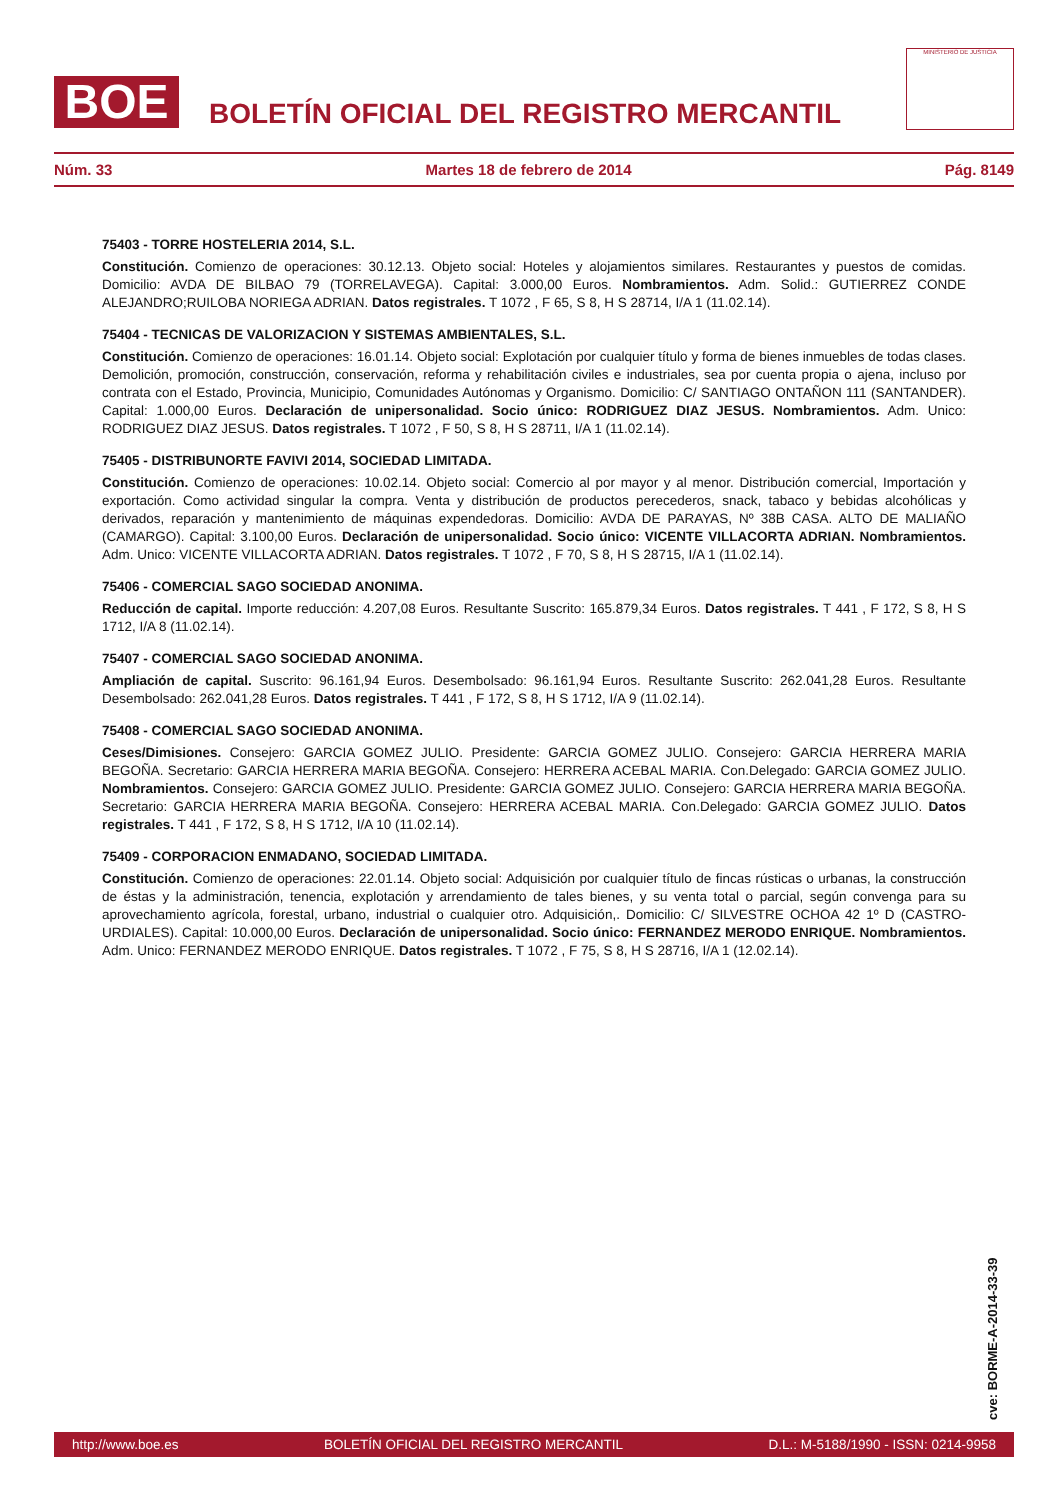BOE
BOLETÍN OFICIAL DEL REGISTRO MERCANTIL
MINISTERIO DE JUSTICIA
Núm. 33 Martes 18 de febrero de 2014 Pág. 8149
75403 - TORRE HOSTELERIA 2014, S.L.
Constitución. Comienzo de operaciones: 30.12.13. Objeto social: Hoteles y alojamientos similares. Restaurantes y puestos de comidas. Domicilio: AVDA DE BILBAO 79 (TORRELAVEGA). Capital: 3.000,00 Euros. Nombramientos. Adm. Solid.: GUTIERREZ CONDE ALEJANDRO;RUILOBA NORIEGA ADRIAN. Datos registrales. T 1072 , F 65, S 8, H S 28714, I/A 1 (11.02.14).
75404 - TECNICAS DE VALORIZACION Y SISTEMAS AMBIENTALES, S.L.
Constitución. Comienzo de operaciones: 16.01.14. Objeto social: Explotación por cualquier título y forma de bienes inmuebles de todas clases. Demolición, promoción, construcción, conservación, reforma y rehabilitación civiles e industriales, sea por cuenta propia o ajena, incluso por contrata con el Estado, Provincia, Municipio, Comunidades Autónomas y Organismo. Domicilio: C/ SANTIAGO ONTAÑON 111 (SANTANDER). Capital: 1.000,00 Euros. Declaración de unipersonalidad. Socio único: RODRIGUEZ DIAZ JESUS. Nombramientos. Adm. Unico: RODRIGUEZ DIAZ JESUS. Datos registrales. T 1072 , F 50, S 8, H S 28711, I/A 1 (11.02.14).
75405 - DISTRIBUNORTE FAVIVI 2014, SOCIEDAD LIMITADA.
Constitución. Comienzo de operaciones: 10.02.14. Objeto social: Comercio al por mayor y al menor. Distribución comercial, Importación y exportación. Como actividad singular la compra. Venta y distribución de productos perecederos, snack, tabaco y bebidas alcohólicas y derivados, reparación y mantenimiento de máquinas expendedoras. Domicilio: AVDA DE PARAYAS, Nº 38B CASA. ALTO DE MALIAÑO (CAMARGO). Capital: 3.100,00 Euros. Declaración de unipersonalidad. Socio único: VICENTE VILLACORTA ADRIAN. Nombramientos. Adm. Unico: VICENTE VILLACORTA ADRIAN. Datos registrales. T 1072 , F 70, S 8, H S 28715, I/A 1 (11.02.14).
75406 - COMERCIAL SAGO SOCIEDAD ANONIMA.
Reducción de capital. Importe reducción: 4.207,08 Euros. Resultante Suscrito: 165.879,34 Euros. Datos registrales. T 441 , F 172, S 8, H S 1712, I/A 8 (11.02.14).
75407 - COMERCIAL SAGO SOCIEDAD ANONIMA.
Ampliación de capital. Suscrito: 96.161,94 Euros. Desembolsado: 96.161,94 Euros. Resultante Suscrito: 262.041,28 Euros. Resultante Desembolsado: 262.041,28 Euros. Datos registrales. T 441 , F 172, S 8, H S 1712, I/A 9 (11.02.14).
75408 - COMERCIAL SAGO SOCIEDAD ANONIMA.
Ceses/Dimisiones. Consejero: GARCIA GOMEZ JULIO. Presidente: GARCIA GOMEZ JULIO. Consejero: GARCIA HERRERA MARIA BEGOÑA. Secretario: GARCIA HERRERA MARIA BEGOÑA. Consejero: HERRERA ACEBAL MARIA. Con.Delegado: GARCIA GOMEZ JULIO. Nombramientos. Consejero: GARCIA GOMEZ JULIO. Presidente: GARCIA GOMEZ JULIO. Consejero: GARCIA HERRERA MARIA BEGOÑA. Secretario: GARCIA HERRERA MARIA BEGOÑA. Consejero: HERRERA ACEBAL MARIA. Con.Delegado: GARCIA GOMEZ JULIO. Datos registrales. T 441 , F 172, S 8, H S 1712, I/A 10 (11.02.14).
75409 - CORPORACION ENMADANO, SOCIEDAD LIMITADA.
Constitución. Comienzo de operaciones: 22.01.14. Objeto social: Adquisición por cualquier título de fincas rústicas o urbanas, la construcción de éstas y la administración, tenencia, explotación y arrendamiento de tales bienes, y su venta total o parcial, según convenga para su aprovechamiento agrícola, forestal, urbano, industrial o cualquier otro. Adquisición,. Domicilio: C/ SILVESTRE OCHOA 42 1º D (CASTRO-URDIALES). Capital: 10.000,00 Euros. Declaración de unipersonalidad. Socio único: FERNANDEZ MERODO ENRIQUE. Nombramientos. Adm. Unico: FERNANDEZ MERODO ENRIQUE. Datos registrales. T 1072 , F 75, S 8, H S 28716, I/A 1 (12.02.14).
cve: BORME-A-2014-33-39
http://www.boe.es BOLETÍN OFICIAL DEL REGISTRO MERCANTIL D.L.: M-5188/1990 - ISSN: 0214-9958